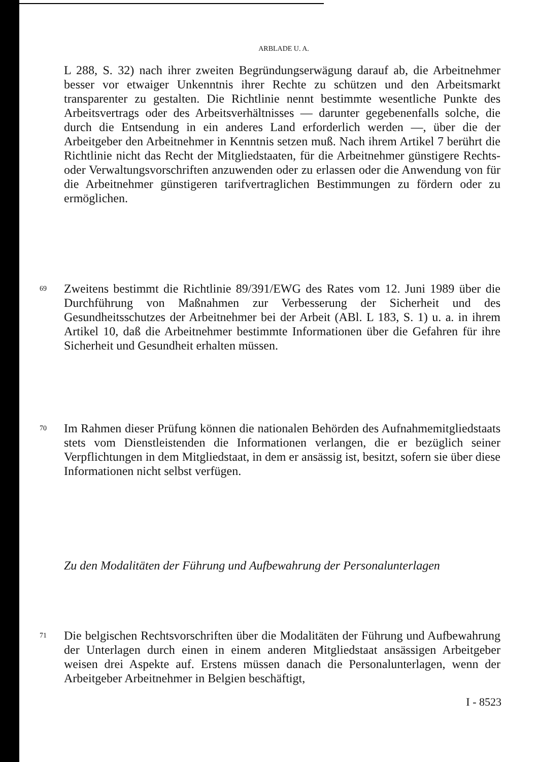ARBLADE U. A.
L 288, S. 32) nach ihrer zweiten Begründungserwägung darauf ab, die Arbeitnehmer besser vor etwaiger Unkenntnis ihrer Rechte zu schützen und den Arbeitsmarkt transparenter zu gestalten. Die Richtlinie nennt bestimmte wesentliche Punkte des Arbeitsvertrags oder des Arbeitsverhältnisses — darunter gegebenenfalls solche, die durch die Entsendung in ein anderes Land erforderlich werden —, über die der Arbeitgeber den Arbeitnehmer in Kenntnis setzen muß. Nach ihrem Artikel 7 berührt die Richtlinie nicht das Recht der Mitgliedstaaten, für die Arbeitnehmer günstigere Rechts- oder Verwaltungsvorschriften anzuwenden oder zu erlassen oder die Anwendung von für die Arbeitnehmer günstigeren tarifvertraglichen Bestimmungen zu fördern oder zu ermöglichen.
69
Zweitens bestimmt die Richtlinie 89/391/EWG des Rates vom 12. Juni 1989 über die Durchführung von Maßnahmen zur Verbesserung der Sicherheit und des Gesundheitsschutzes der Arbeitnehmer bei der Arbeit (ABl. L 183, S. 1) u. a. in ihrem Artikel 10, daß die Arbeitnehmer bestimmte Informationen über die Gefahren für ihre Sicherheit und Gesundheit erhalten müssen.
70
Im Rahmen dieser Prüfung können die nationalen Behörden des Aufnahmemitgliedstaats stets vom Dienstleistenden die Informationen verlangen, die er bezüglich seiner Verpflichtungen in dem Mitgliedstaat, in dem er ansässig ist, besitzt, sofern sie über diese Informationen nicht selbst verfügen.
Zu den Modalitäten der Führung und Aufbewahrung der Personalunterlagen
71
Die belgischen Rechtsvorschriften über die Modalitäten der Führung und Aufbewahrung der Unterlagen durch einen in einem anderen Mitgliedstaat ansässigen Arbeitgeber weisen drei Aspekte auf. Erstens müssen danach die Personalunterlagen, wenn der Arbeitgeber Arbeitnehmer in Belgien beschäftigt,
I - 8523